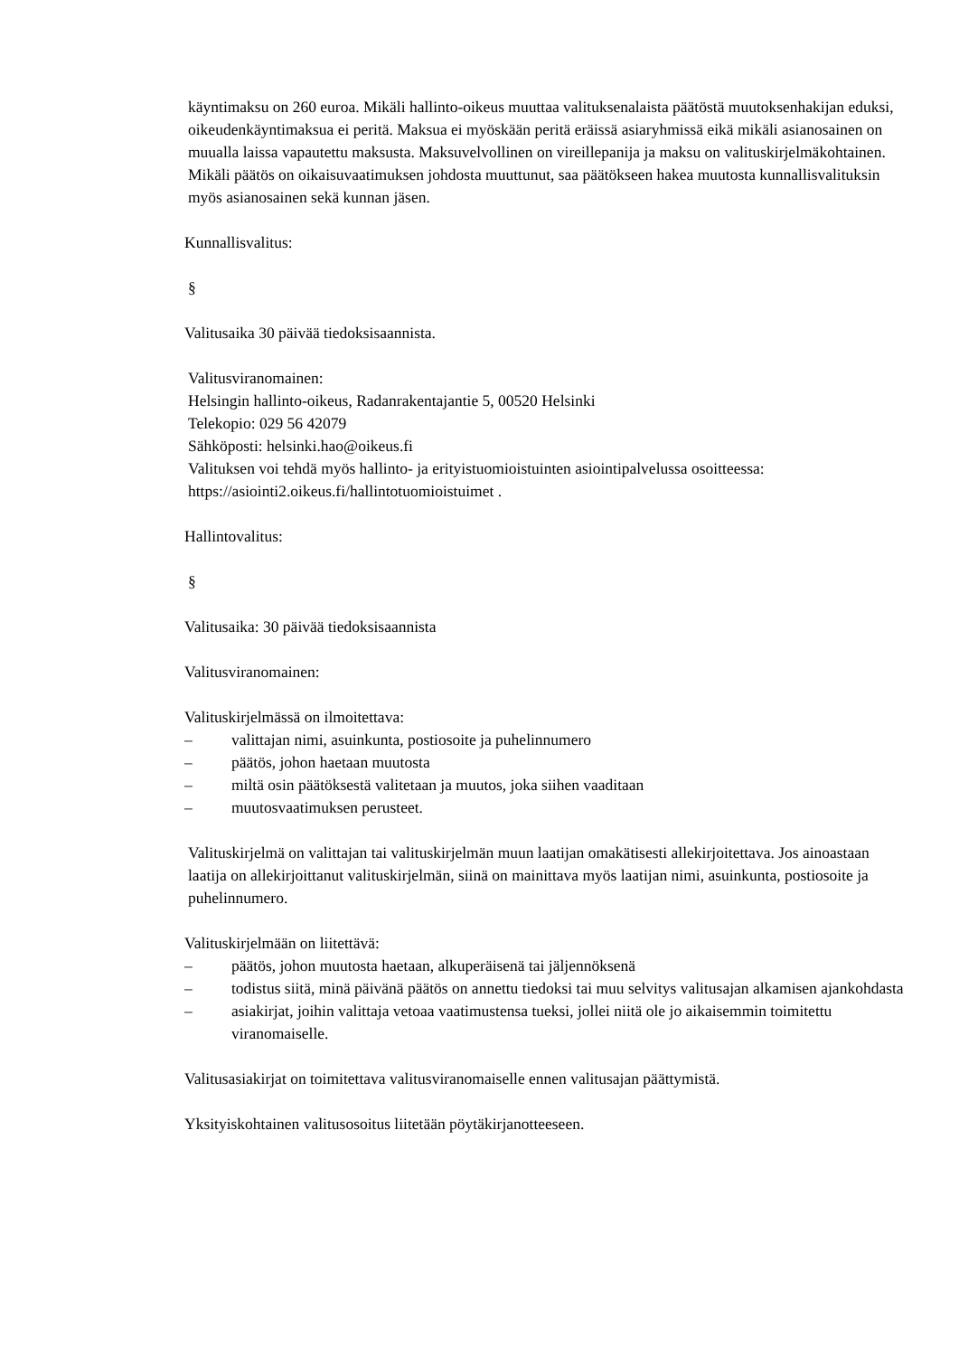käyntimaksu on 260 euroa. Mikäli hallinto-oikeus muuttaa valituksenalaista päätöstä muutoksenhakijan eduksi, oikeudenkäyntimaksua ei peritä. Maksua ei myöskään peritä eräissä asiaryhmissä eikä mikäli asianosainen on muualla laissa vapautettu maksusta. Maksuvelvollinen on vireillepanija ja maksu on valituskirjelmäkohtainen.
Mikäli päätös on oikaisuvaatimuksen johdosta muuttunut, saa päätökseen hakea muutosta kunnallisvalituksin myös asianosainen sekä kunnan jäsen.
Kunnallisvalitus:
§
Valitusaika 30 päivää tiedoksisaannista.
Valitusviranomainen:
Helsingin hallinto-oikeus, Radanrakentajantie 5, 00520 Helsinki
Telekopio: 029 56 42079
Sähköposti: helsinki.hao@oikeus.fi
Valituksen voi tehdä myös hallinto- ja erityistuomioistuinten asiointipalvelussa osoitteessa: https://asiointi2.oikeus.fi/hallintotuomioistuimet .
Hallintovalitus:
§
Valitusaika: 30 päivää tiedoksisaannista
Valitusviranomainen:
Valituskirjelmässä on ilmoitettava:
– valittajan nimi, asuinkunta, postiosoite ja puhelinnumero
– päätös, johon haetaan muutosta
– miltä osin päätöksestä valitetaan ja muutos, joka siihen vaaditaan
– muutosvaatimuksen perusteet.
Valituskirjelmä on valittajan tai valituskirjelmän muun laatijan omakätisesti allekirjoitettava. Jos ainoastaan laatija on allekirjoittanut valituskirjelmän, siinä on mainittava myös laatijan nimi, asuinkunta, postiosoite ja puhelinnumero.
Valituskirjelmään on liitettävä:
– päätös, johon muutosta haetaan, alkuperäisenä tai jäljennöksenä
– todistus siitä, minä päivänä päätös on annettu tiedoksi tai muu selvitys valitusajan alkamisen ajankohdasta
– asiakirjat, joihin valittaja vetoaa vaatimustensa tueksi, jollei niitä ole jo aikaisemmin toimitettu viranomaiselle.
Valitusasiakirjat on toimitettava valitusviranomaiselle ennen valitusajan päättymistä.
Yksityiskohtainen valitusosoitus liitetään pöytäkirjanotteeseen.